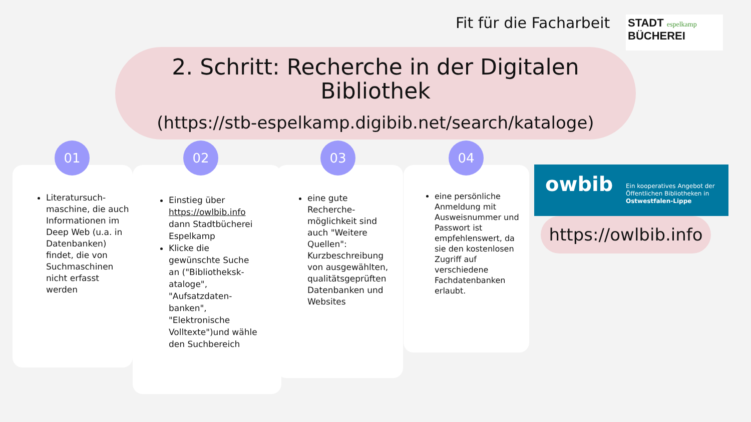Fit für die Facharbeit
STADT espelkamp
BÜCHEREI
2. Schritt: Recherche in der Digitalen Bibliothek
(https://stb-espelkamp.digibib.net/search/kataloge)
Literatursuch-maschine, die auch Informationen im Deep Web (u.a. in Datenbanken) findet, die von Suchmaschinen nicht erfasst werden
Einstieg über https://owlbib.info dann Stadtbücherei Espelkamp
Klicke die gewünschte Suche an ("Bibliotheksk­ataloge", "Aufsatzdaten­banken", "Elektronische Volltexte")und wähle den Suchbereich
eine gute Recherche­möglichkeit sind auch "Weitere Quellen": Kurzbeschreibung von ausgewählten, qualitätsge­prüften Datenbanken und Websites
eine persönliche Anmeldung mit Ausweisnummer und Passwort ist empfehlenswert, da sie den kostenlosen Zugriff auf verschiedene Fachdaten­banken erlaubt.
01 02 03 04
owbib Ein kooperatives Angebot der Öffentlichen Bibliotheken in Ostwestfalen-Lippe
https://owlbib.info